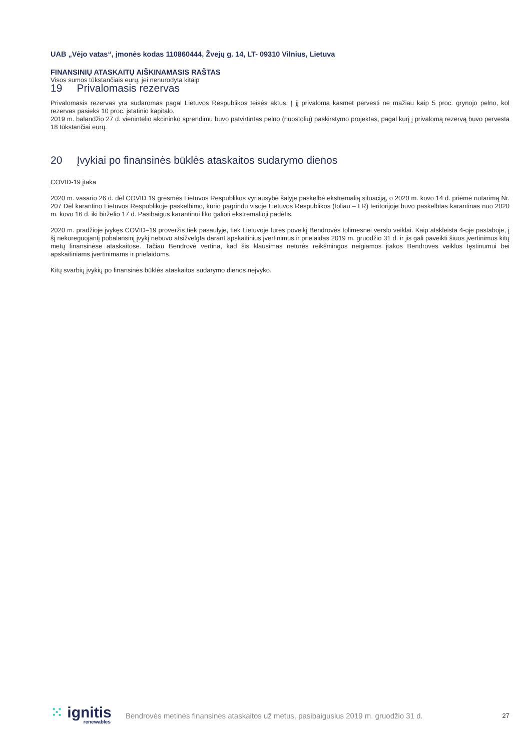UAB „Vėjo vatas“, įmonės kodas 110860444, Žvejų g. 14, LT- 09310 Vilnius, Lietuva
FINANSINIŲ ATASKAITŲ AIŠKINAMASIS RAŠTAS
Visos sumos tūkstančiais eurų, jei nenurodyta kitaip
19 Privalomasis rezervas
Privalomasis rezervas yra sudaromas pagal Lietuvos Respublikos teisės aktus. Į jį privaloma kasmet pervesti ne mažiau kaip 5 proc. grynojo pelno, kol rezervas pasieks 10 proc. įstatinio kapitalo.
2019 m. balandžio 27 d. vienintelio akcininko sprendimu buvo patvirtintas pelno (nuostolių) paskirstymo projektas, pagal kurį į privalomą rezervą buvo pervesta 18 tūkstančiai eurų.
20 Įvykiai po finansinės būklės ataskaitos sudarymo dienos
COVID-19 įtaka
2020 m. vasario 26 d. dėl COVID 19 grėsmės Lietuvos Respublikos vyriausybė šalyje paskelbė ekstremalią situaciją, o 2020 m. kovo 14 d. priėmė nutarimą Nr. 207 Dėl karantino Lietuvos Respublikoje paskelbimo, kurio pagrindu visoje Lietuvos Respublikos (toliau – LR) teritorijoje buvo paskelbtas karantinas nuo 2020 m. kovo 16 d. iki birželio 17 d. Pasibaigus karantinui liko galioti ekstremalioji padėtis.
2020 m. pradžioje įvykęs COVID–19 proveržis tiek pasaulyje, tiek Lietuvoje turės poveikį Bendrovės tolimesnei verslo veiklai. Kaip atskleista 4-oje pastaboje, į šį nekoreguojantį pobalansinį įvykį nebuvo atsižvelgta darant apskaitinius įvertinimus ir prielaidas 2019 m. gruodžio 31 d. ir jis gali paveikti šiuos įvertinimus kitų metų finansinėse ataskaitose. Tačiau Bendrovė vertina, kad šis klausimas neturės reikšmingos neigiamos įtakos Bendrovės veiklos tęstinumui bei apskaitiniams įvertinimams ir prielaidoms.
Kitų svarbių įvykių po finansinės būklės ataskaitos sudarymo dienos neįvyko.
⁙ ignitis
renewables
Bendrovės metinės finansinės ataskaitos už metus, pasibaigusius 2019 m. gruodžio 31 d.
27